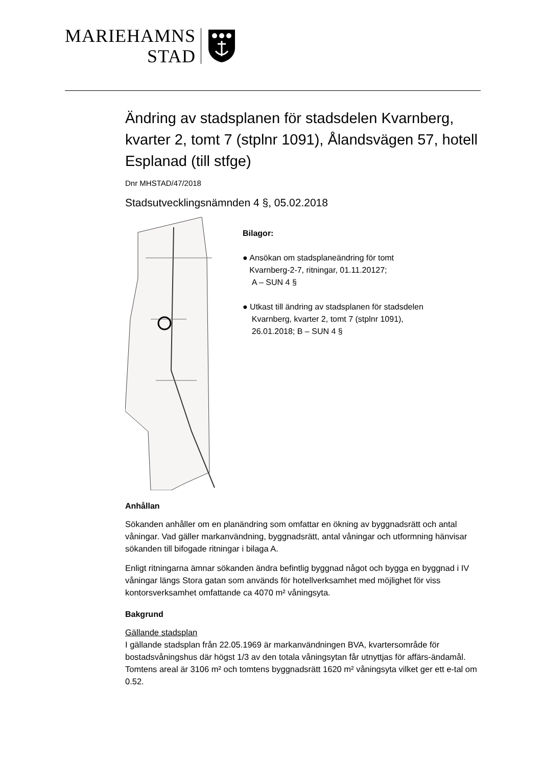MARIEHAMNS
STAD
Ändring av stadsplanen för stadsdelen Kvarnberg, kvarter 2, tomt 7 (stplnr 1091), Ålandsvägen 57, hotell Esplanad (till stfge)
Dnr MHSTAD/47/2018
Stadsutvecklingsnämnden 4 §, 05.02.2018
Bilagor:
● Ansökan om stadsplaneändring för tomt
Kvarnberg-2-7, ritningar, 01.11.20127;
A – SUN 4 §
● Utkast till ändring av stadsplanen för stadsdelen
Kvarnberg, kvarter 2, tomt 7 (stplnr 1091),
26.01.2018; B – SUN 4 §
Anhållan
Sökanden anhåller om en planändring som omfattar en ökning av byggnadsrätt och antal våningar. Vad gäller markanvändning, byggnadsrätt, antal våningar och utformning hänvisar sökanden till bifogade ritningar i bilaga A.
Enligt ritningarna ämnar sökanden ändra befintlig byggnad något och bygga en byggnad i IV våningar längs Stora gatan som används för hotellverksamhet med möjlighet för viss kontorsverksamhet omfattande ca 4070 m² våningsyta.
Bakgrund
Gällande stadsplan
I gällande stadsplan från 22.05.1969 är markanvändningen BVA, kvartersområde för bostadsvåningshus där högst 1/3 av den totala våningsytan får utnyttjas för affärs-ändamål. Tomtens areal är 3106 m² och tomtens byggnadsrätt 1620 m² våningsyta vilket ger ett e-tal om 0.52.